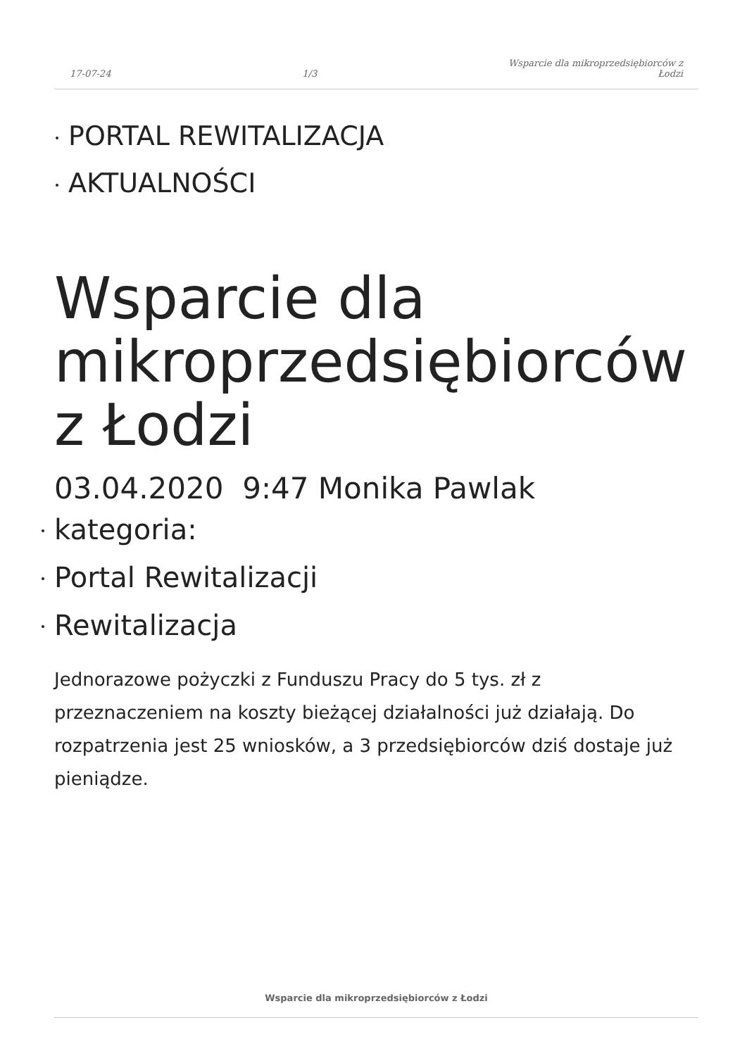17-07-24
1/3
Wsparcie dla mikroprzedsiębiorców z
Łodzi
PORTAL REWITALIZACJA
AKTUALNOŚCI
Wsparcie dla mikroprzedsiębiorców z Łodzi
03.04.2020 9:47 Monika Pawlak
kategoria:
Portal Rewitalizacji
Rewitalizacja
Jednorazowe pożyczki z Funduszu Pracy do 5 tys. zł z przeznaczeniem na koszty bieżącej działalności już działają. Do rozpatrzenia jest 25 wniosków, a 3 przedsiębiorców dziś dostaje już pieniądze.
Wsparcie dla mikroprzedsiębiorców z Łodzi